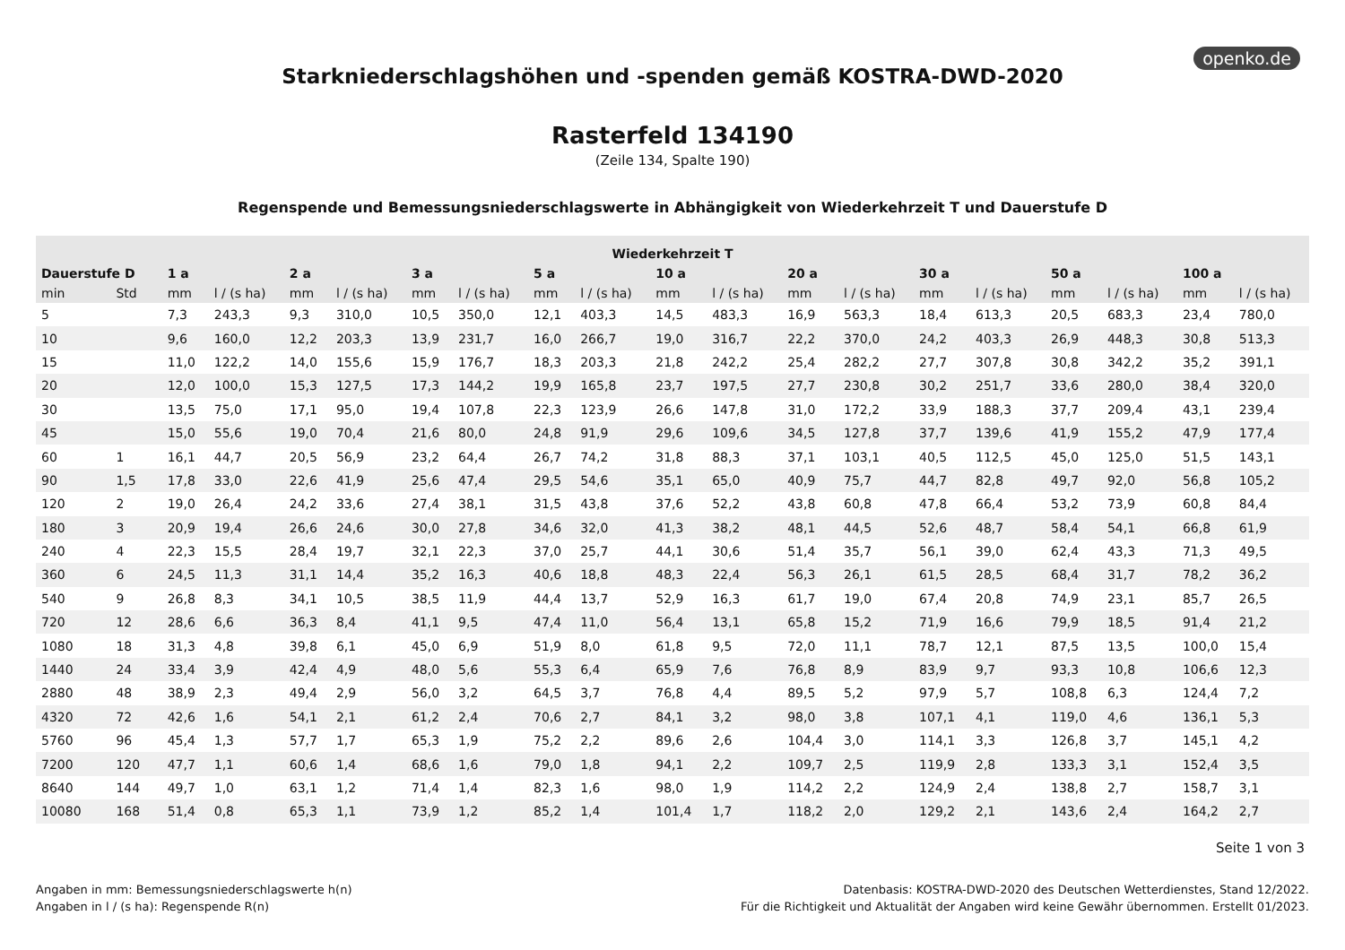openko.de
Starkniederschlagshöhen und -spenden gemäß KOSTRA-DWD-2020
Rasterfeld 134190
(Zeile 134, Spalte 190)
Regenspende und Bemessungsniederschlagswerte in Abhängigkeit von Wiederkehrzeit T und Dauerstufe D
| Wiederkehrzeit T | | | | | | | | | | | | | | | | | | | |
| --- | --- | --- | --- | --- | --- | --- | --- | --- | --- | --- | --- | --- | --- | --- | --- | --- | --- | --- | --- |
| Dauerstufe D | | 1 a | | 2 a | | 3 a | | 5 a | | 10 a | | 20 a | | 30 a | | 50 a | | 100 a | |
| min | Std | mm | l / (s ha) | mm | l / (s ha) | mm | l / (s ha) | mm | l / (s ha) | mm | l / (s ha) | mm | l / (s ha) | mm | l / (s ha) | mm | l / (s ha) | mm | l / (s ha) |
| 5 | | 7,3 | 243,3 | 9,3 | 310,0 | 10,5 | 350,0 | 12,1 | 403,3 | 14,5 | 483,3 | 16,9 | 563,3 | 18,4 | 613,3 | 20,5 | 683,3 | 23,4 | 780,0 |
| 10 | | 9,6 | 160,0 | 12,2 | 203,3 | 13,9 | 231,7 | 16,0 | 266,7 | 19,0 | 316,7 | 22,2 | 370,0 | 24,2 | 403,3 | 26,9 | 448,3 | 30,8 | 513,3 |
| 15 | | 11,0 | 122,2 | 14,0 | 155,6 | 15,9 | 176,7 | 18,3 | 203,3 | 21,8 | 242,2 | 25,4 | 282,2 | 27,7 | 307,8 | 30,8 | 342,2 | 35,2 | 391,1 |
| 20 | | 12,0 | 100,0 | 15,3 | 127,5 | 17,3 | 144,2 | 19,9 | 165,8 | 23,7 | 197,5 | 27,7 | 230,8 | 30,2 | 251,7 | 33,6 | 280,0 | 38,4 | 320,0 |
| 30 | | 13,5 | 75,0 | 17,1 | 95,0 | 19,4 | 107,8 | 22,3 | 123,9 | 26,6 | 147,8 | 31,0 | 172,2 | 33,9 | 188,3 | 37,7 | 209,4 | 43,1 | 239,4 |
| 45 | | 15,0 | 55,6 | 19,0 | 70,4 | 21,6 | 80,0 | 24,8 | 91,9 | 29,6 | 109,6 | 34,5 | 127,8 | 37,7 | 139,6 | 41,9 | 155,2 | 47,9 | 177,4 |
| 60 | 1 | 16,1 | 44,7 | 20,5 | 56,9 | 23,2 | 64,4 | 26,7 | 74,2 | 31,8 | 88,3 | 37,1 | 103,1 | 40,5 | 112,5 | 45,0 | 125,0 | 51,5 | 143,1 |
| 90 | 1,5 | 17,8 | 33,0 | 22,6 | 41,9 | 25,6 | 47,4 | 29,5 | 54,6 | 35,1 | 65,0 | 40,9 | 75,7 | 44,7 | 82,8 | 49,7 | 92,0 | 56,8 | 105,2 |
| 120 | 2 | 19,0 | 26,4 | 24,2 | 33,6 | 27,4 | 38,1 | 31,5 | 43,8 | 37,6 | 52,2 | 43,8 | 60,8 | 47,8 | 66,4 | 53,2 | 73,9 | 60,8 | 84,4 |
| 180 | 3 | 20,9 | 19,4 | 26,6 | 24,6 | 30,0 | 27,8 | 34,6 | 32,0 | 41,3 | 38,2 | 48,1 | 44,5 | 52,6 | 48,7 | 58,4 | 54,1 | 66,8 | 61,9 |
| 240 | 4 | 22,3 | 15,5 | 28,4 | 19,7 | 32,1 | 22,3 | 37,0 | 25,7 | 44,1 | 30,6 | 51,4 | 35,7 | 56,1 | 39,0 | 62,4 | 43,3 | 71,3 | 49,5 |
| 360 | 6 | 24,5 | 11,3 | 31,1 | 14,4 | 35,2 | 16,3 | 40,6 | 18,8 | 48,3 | 22,4 | 56,3 | 26,1 | 61,5 | 28,5 | 68,4 | 31,7 | 78,2 | 36,2 |
| 540 | 9 | 26,8 | 8,3 | 34,1 | 10,5 | 38,5 | 11,9 | 44,4 | 13,7 | 52,9 | 16,3 | 61,7 | 19,0 | 67,4 | 20,8 | 74,9 | 23,1 | 85,7 | 26,5 |
| 720 | 12 | 28,6 | 6,6 | 36,3 | 8,4 | 41,1 | 9,5 | 47,4 | 11,0 | 56,4 | 13,1 | 65,8 | 15,2 | 71,9 | 16,6 | 79,9 | 18,5 | 91,4 | 21,2 |
| 1080 | 18 | 31,3 | 4,8 | 39,8 | 6,1 | 45,0 | 6,9 | 51,9 | 8,0 | 61,8 | 9,5 | 72,0 | 11,1 | 78,7 | 12,1 | 87,5 | 13,5 | 100,0 | 15,4 |
| 1440 | 24 | 33,4 | 3,9 | 42,4 | 4,9 | 48,0 | 5,6 | 55,3 | 6,4 | 65,9 | 7,6 | 76,8 | 8,9 | 83,9 | 9,7 | 93,3 | 10,8 | 106,6 | 12,3 |
| 2880 | 48 | 38,9 | 2,3 | 49,4 | 2,9 | 56,0 | 3,2 | 64,5 | 3,7 | 76,8 | 4,4 | 89,5 | 5,2 | 97,9 | 5,7 | 108,8 | 6,3 | 124,4 | 7,2 |
| 4320 | 72 | 42,6 | 1,6 | 54,1 | 2,1 | 61,2 | 2,4 | 70,6 | 2,7 | 84,1 | 3,2 | 98,0 | 3,8 | 107,1 | 4,1 | 119,0 | 4,6 | 136,1 | 5,3 |
| 5760 | 96 | 45,4 | 1,3 | 57,7 | 1,7 | 65,3 | 1,9 | 75,2 | 2,2 | 89,6 | 2,6 | 104,4 | 3,0 | 114,1 | 3,3 | 126,8 | 3,7 | 145,1 | 4,2 |
| 7200 | 120 | 47,7 | 1,1 | 60,6 | 1,4 | 68,6 | 1,6 | 79,0 | 1,8 | 94,1 | 2,2 | 109,7 | 2,5 | 119,9 | 2,8 | 133,3 | 3,1 | 152,4 | 3,5 |
| 8640 | 144 | 49,7 | 1,0 | 63,1 | 1,2 | 71,4 | 1,4 | 82,3 | 1,6 | 98,0 | 1,9 | 114,2 | 2,2 | 124,9 | 2,4 | 138,8 | 2,7 | 158,7 | 3,1 |
| 10080 | 168 | 51,4 | 0,8 | 65,3 | 1,1 | 73,9 | 1,2 | 85,2 | 1,4 | 101,4 | 1,7 | 118,2 | 2,0 | 129,2 | 2,1 | 143,6 | 2,4 | 164,2 | 2,7 |
Seite 1 von 3
Angaben in mm: Bemessungsniederschlagswerte h(n)
Angaben in l / (s ha): Regenspende R(n)
Datenbasis: KOSTRA-DWD-2020 des Deutschen Wetterdienstes, Stand 12/2022.
Für die Richtigkeit und Aktualität der Angaben wird keine Gewähr übernommen. Erstellt 01/2023.